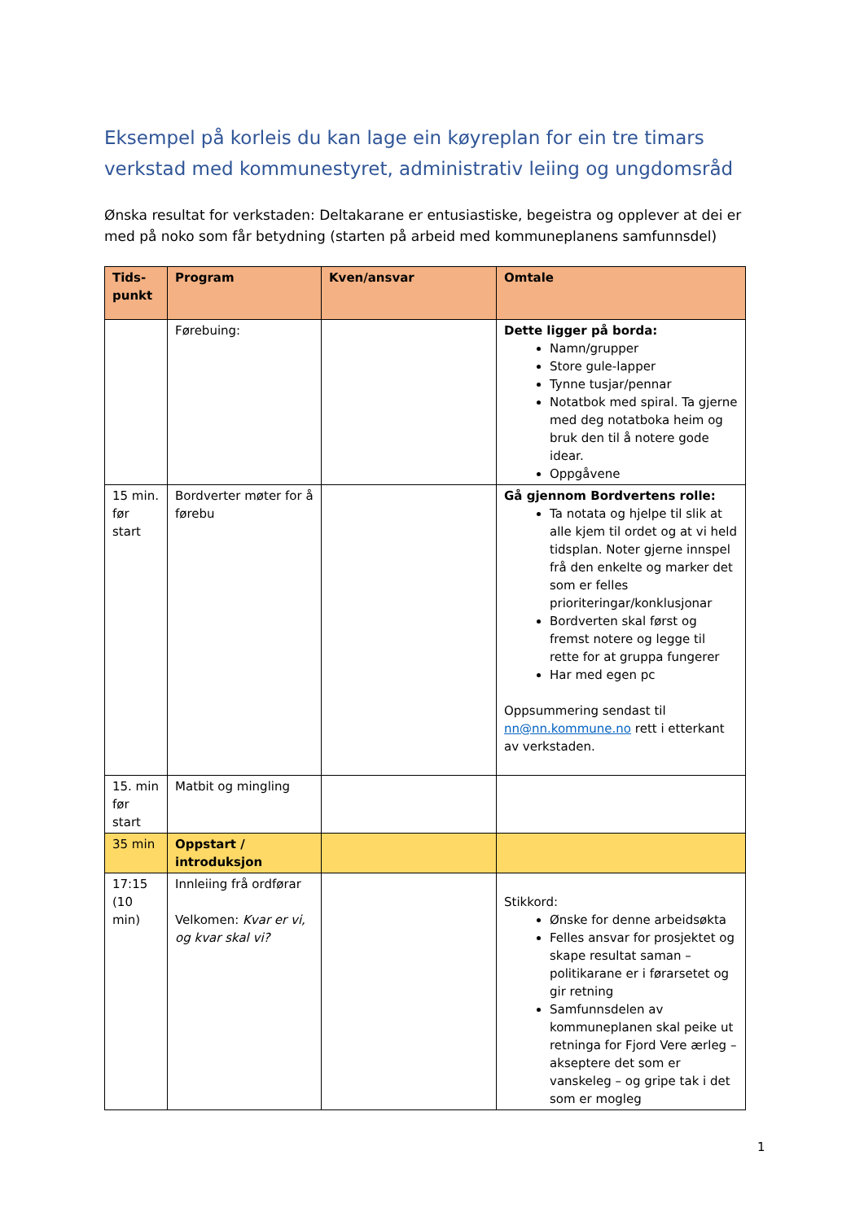Eksempel på korleis du kan lage ein køyreplan for ein tre timars verkstad med kommunestyret, administrativ leiing og ungdomsråd
Ønska resultat for verkstaden: Deltakarane er entusiastiske, begeistra og opplever at dei er med på noko som får betydning (starten på arbeid med kommuneplanens samfunnsdel)
| Tids- punkt | Program | Kven/ansvar | Omtale |
| --- | --- | --- | --- |
| | Førebuing: | | Dette ligger på borda: Namn/grupper Store gule-lapper Tynne tusjar/pennar Notatbok med spiral. Ta gjerne med deg notatboka heim og bruk den til å notere gode idear. Oppgåvene |
| 15 min. før start | Bordverter møter for å førebu | | Gå gjennom Bordvertens rolle: Ta notata og hjelpe til slik at alle kjem til ordet og at vi held tidsplan. Noter gjerne innspel frå den enkelte og marker det som er felles prioriteringar/konklusjonar Bordverten skal først og fremst notere og legge til rette for at gruppa fungerer Har med egen pc Oppsummering sendast til nn@nn.kommune.no rett i etterkant av verkstaden. |
| 15. min før start | Matbit og mingling | | |
| 35 min | Oppstart / introduksjon | | |
| 17:15 (10 min) | Innleiing frå ordførar Velkomen: Kvar er vi, og kvar skal vi? | | Stikkord: Ønske for denne arbeidsøkta Felles ansvar for prosjektet og skape resultat saman – politikarane er i førarsetet og gir retning Samfunnsdelen av kommuneplanen skal peike ut retninga for Fjord Vere ærleg – akseptere det som er vanskeleg – og gripe tak i det som er mogleg |
1